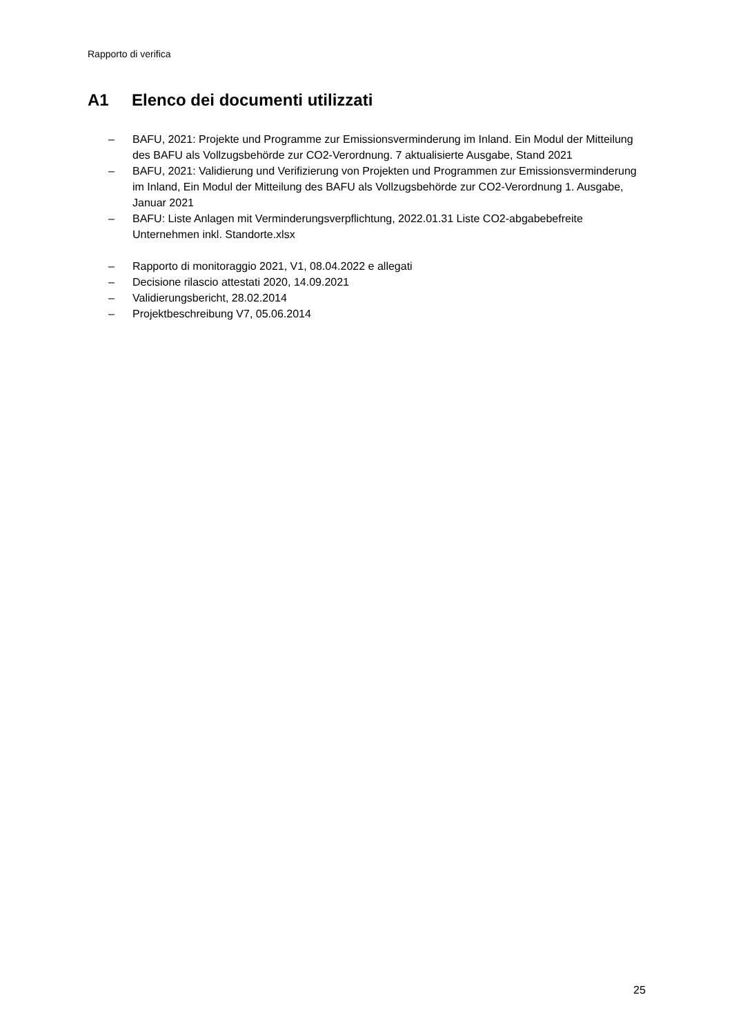Rapporto di verifica
A1 Elenco dei documenti utilizzati
– BAFU, 2021: Projekte und Programme zur Emissionsverminderung im Inland. Ein Modul der Mitteilung des BAFU als Vollzugsbehörde zur CO2-Verordnung. 7 aktualisierte Ausgabe, Stand 2021
– BAFU, 2021: Validierung und Verifizierung von Projekten und Programmen zur Emissionsverminderung im Inland, Ein Modul der Mitteilung des BAFU als Vollzugsbehörde zur CO2-Verordnung 1. Ausgabe, Januar 2021
– BAFU: Liste Anlagen mit Verminderungsverpflichtung, 2022.01.31 Liste CO2-abgabebefreite Unternehmen inkl. Standorte.xlsx
– Rapporto di monitoraggio 2021, V1, 08.04.2022 e allegati
– Decisione rilascio attestati 2020, 14.09.2021
– Validierungsbericht, 28.02.2014
– Projektbeschreibung V7, 05.06.2014
25